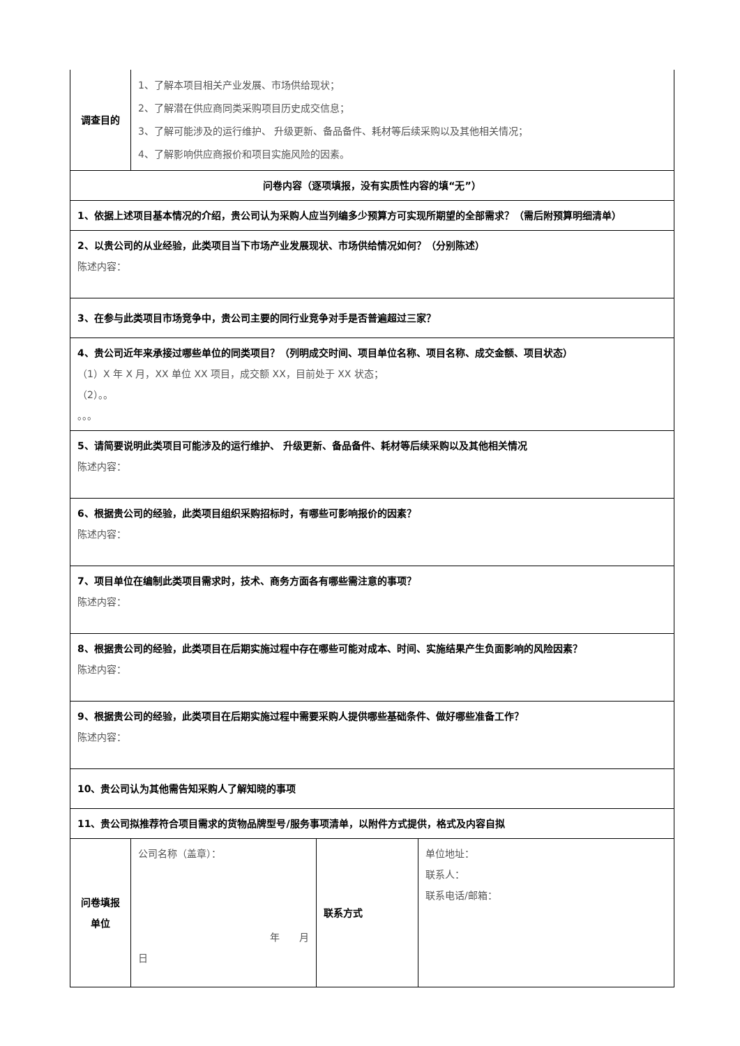| 调查目的 | 1、了解本项目相关产业发展、市场供给现状； 2、了解潜在供应商同类采购项目历史成交信息； 3、了解可能涉及的运行维护、 升级更新、备品备件、耗材等后续采购以及其他相关情况； 4、了解影响供应商报价和项目实施风险的因素。 | | |
| 问卷内容（逐项填报，没有实质性内容的填“无”） | | | |
| 1、依据上述项目基本情况的介绍，贵公司认为采购人应当列编多少预算方可实现所期望的全部需求？（需后附预算明细清单） | | | |
| 2、以贵公司的从业经验，此类项目当下市场产业发展现状、市场供给情况如何？（分别陈述） 陈述内容： | | | |
| 3、在参与此类项目市场竞争中，贵公司主要的同行业竞争对手是否普遍超过三家？ | | | |
| 4、贵公司近年来承接过哪些单位的同类项目？（列明成交时间、项目单位名称、项目名称、成交金额、项目状态） （1）X 年 X 月，XX 单位 XX 项目，成交额 XX，目前处于 XX 状态； （2）。。 。。。 | | | |
| 5、请简要说明此类项目可能涉及的运行维护、 升级更新、备品备件、耗材等后续采购以及其他相关情况 陈述内容： | | | |
| 6、根据贵公司的经验，此类项目组织采购招标时，有哪些可影响报价的因素？ 陈述内容： | | | |
| 7、项目单位在编制此类项目需求时，技术、商务方面各有哪些需注意的事项？ 陈述内容： | | | |
| 8、根据贵公司的经验，此类项目在后期实施过程中存在哪些可能对成本、时间、实施结果产生负面影响的风险因素？ 陈述内容： | | | |
| 9、根据贵公司的经验，此类项目在后期实施过程中需要采购人提供哪些基础条件、做好哪些准备工作？ 陈述内容： | | | |
| 10、贵公司认为其他需告知采购人了解知晓的事项 | | | |
| 11、贵公司拟推荐符合项目需求的货物品牌型号/服务事项清单，以附件方式提供，格式及内容自拟 | | | |
| 问卷填报 单位 | 公司名称（盖章）： 年 月 日 | 联系方式 | 单位地址： 联系人： 联系电话/邮箱： |